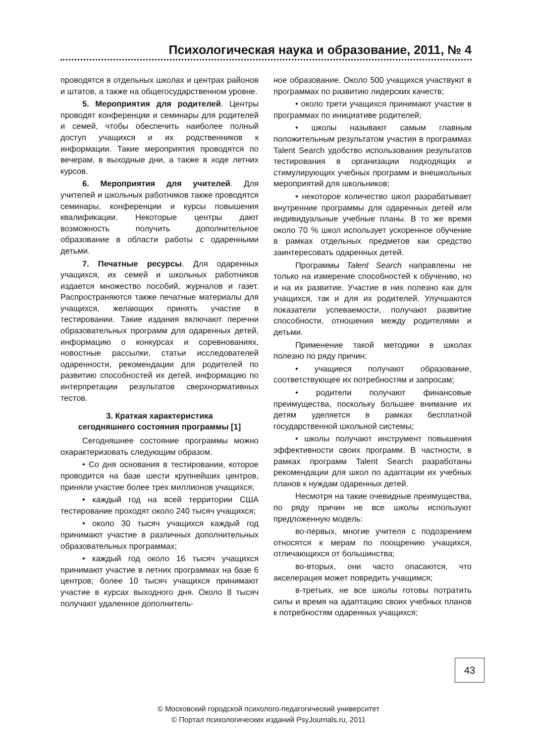Психологическая наука и образование, 2011, № 4
проводятся в отдельных школах и центрах районов и штатов, а также на общегосударственном уровне.
5. Мероприятия для родителей. Центры проводят конференции и семинары для родителей и семей, чтобы обеспечить наиболее полный доступ учащихся и их родственников к информации. Такие мероприятия проводятся по вечерам, в выходные дни, а также в ходе летних курсов.
6. Мероприятия для учителей. Для учителей и школьных работников также проводятся семинары, конференции и курсы повышения квалификации. Некоторые центры дают возможность получить дополнительное образование в области работы с одаренными детьми.
7. Печатные ресурсы. Для одаренных учащихся, их семей и школьных работников издается множество пособий, журналов и газет. Распространяются также печатные материалы для учащихся, желающих принять участие в тестировании. Такие издания включают перечни образовательных программ для одаренных детей, информацию о конкурсах и соревнованиях, новостные рассылки, статьи исследователей одаренности, рекомендации для родителей по развитию способностей их детей, информацию по интерпретации результатов сверхнормативных тестов.
3. Краткая характеристика
сегодняшнего состояния программы [1]
Сегодняшнее состояние программы можно охарактеризовать следующим образом.
• Со дня основания в тестировании, которое проводится на базе шести крупнейших центров, приняли участие более трех миллионов учащихся;
• каждый год на всей территории США тестирование проходят около 240 тысяч учащихся;
• около 30 тысяч учащихся каждый год принимают участие в различных дополнительных образовательных программах;
• каждый год около 16 тысяч учащихся принимают участие в летних программах на базе 6 центров; более 10 тысяч учащихся принимают участие в курсах выходного дня. Около 8 тысяч получают удаленное дополнитель-
ное образование. Около 500 учащихся участвуют в программах по развитию лидерских качеств;
• около трети учащихся принимают участие в программах по инициативе родителей;
• школы называют самым главным положительным результатом участия в программах Talent Search удобство использования результатов тестирования в организации подходящих и стимулирующих учебных программ и внешкольных мероприятий для школьников;
• некоторое количество школ разрабатывает внутренние программы для одаренных детей или индивидуальные учебные планы. В то же время около 70 % школ использует ускоренное обучение в рамках отдельных предметов как средство заинтересовать одаренных детей.
Программы Talent Search направлены не только на измерение способностей к обучению, но и на их развитие. Участие в них полезно как для учащихся, так и для их родителей. Улучшаются показатели успеваемости, получают развитие способности, отношения между родителями и детьми.
Применение такой методики в школах полезно по ряду причин:
• учащиеся получают образование, соответствующее их потребностям и запросам;
• родители получают финансовые преимущества, поскольку большее внимание их детям уделяется в рамках бесплатной государственной школьной системы;
• школы получают инструмент повышения эффективности своих программ. В частности, в рамках программ Talent Search разработаны рекомендации для школ по адаптации их учебных планов к нуждам одаренных детей.
Несмотря на такие очевидные преимущества, по ряду причин не все школы используют предложенную модель:
во-первых, многие учителя с подозрением относятся к мерам по поощрению учащихся, отличающихся от большинства;
во-вторых, они часто опасаются, что акселерация может повредить учащимся;
в-третьих, не все школы готовы потратить силы и время на адаптацию своих учебных планов к потребностям одаренных учащихся;
43
© Московский городской психолого-педагогический университет
© Портал психологических изданий PsyJournals.ru, 2011